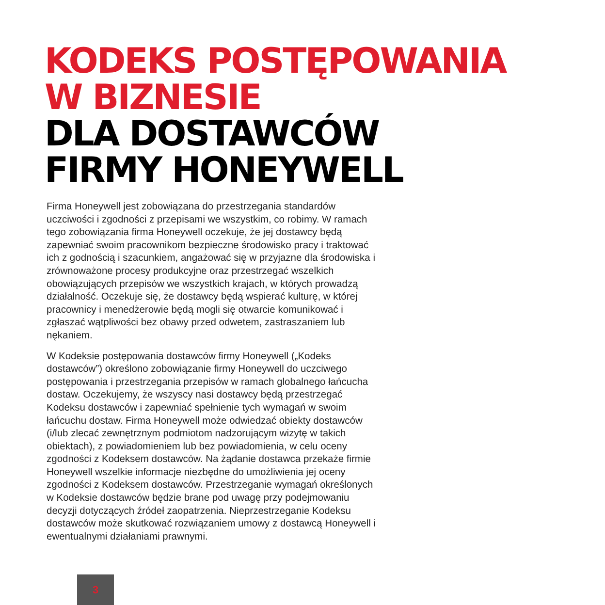KODEKS POSTĘPOWANIA
W BIZNESIE
DLA DOSTAWCÓW
FIRMY HONEYWELL
Firma Honeywell jest zobowiązana do przestrzegania standardów uczciwości i zgodności z przepisami we wszystkim, co robimy. W ramach tego zobowiązania firma Honeywell oczekuje, że jej dostawcy będą zapewniać swoim pracownikom bezpieczne środowisko pracy i traktować ich z godnością i szacunkiem, angażować się w przyjazne dla środowiska i zrównoważone procesy produkcyjne oraz przestrzegać wszelkich obowiązujących przepisów we wszystkich krajach, w których prowadzą działalność. Oczekuje się, że dostawcy będą wspierać kulturę, w której pracownicy i menedżerowie będą mogli się otwarcie komunikować i zgłaszać wątpliwości bez obawy przed odwetem, zastraszaniem lub nękaniem.
W Kodeksie postępowania dostawców firmy Honeywell („Kodeks dostawców”) określono zobowiązanie firmy Honeywell do uczciwego postępowania i przestrzegania przepisów w ramach globalnego łańcucha dostaw. Oczekujemy, że wszyscy nasi dostawcy będą przestrzegać Kodeksu dostawców i zapewniać spełnienie tych wymagań w swoim łańcuchu dostaw. Firma Honeywell może odwiedzać obiekty dostawców (i/lub zlecać zewnętrznym podmiotom nadzorującym wizytę w takich obiektach), z powiadomieniem lub bez powiadomienia, w celu oceny zgodności z Kodeksem dostawców. Na żądanie dostawca przekaże firmie Honeywell wszelkie informacje niezbędne do umożliwienia jej oceny zgodności z Kodeksem dostawców. Przestrzeganie wymagań określonych w Kodeksie dostawców będzie brane pod uwagę przy podejmowaniu decyzji dotyczących źródeł zaopatrzenia. Nieprzestrzeganie Kodeksu dostawców może skutkować rozwiązaniem umowy z dostawcą Honeywell i ewentualnymi działaniami prawnymi.
3